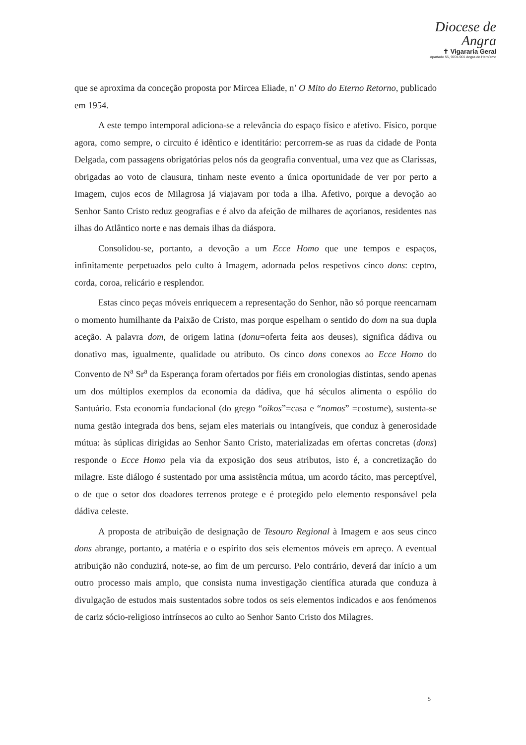Diocese de
Angra
✝ Vigararia Geral
Apartado 55, 9701-901 Angra do Heroísmo
que se aproxima da conceção proposta por Mircea Eliade, n’ O Mito do Eterno Retorno, publicado em 1954.
A este tempo intemporal adiciona-se a relevância do espaço físico e afetivo. Físico, porque agora, como sempre, o circuito é idêntico e identitário: percorrem-se as ruas da cidade de Ponta Delgada, com passagens obrigatórias pelos nós da geografia conventual, uma vez que as Clarissas, obrigadas ao voto de clausura, tinham neste evento a única oportunidade de ver por perto a Imagem, cujos ecos de Milagrosa já viajavam por toda a ilha. Afetivo, porque a devoção ao Senhor Santo Cristo reduz geografias e é alvo da afeição de milhares de açorianos, residentes nas ilhas do Atlântico norte e nas demais ilhas da diáspora.
Consolidou-se, portanto, a devoção a um Ecce Homo que une tempos e espaços, infinitamente perpetuados pelo culto à Imagem, adornada pelos respetivos cinco dons: ceptro, corda, coroa, relicário e resplendor.
Estas cinco peças móveis enriquecem a representação do Senhor, não só porque reencarnam o momento humilhante da Paixão de Cristo, mas porque espelham o sentido do dom na sua dupla aceção. A palavra dom, de origem latina (donu=oferta feita aos deuses), significa dádiva ou donativo mas, igualmente, qualidade ou atributo. Os cinco dons conexos ao Ecce Homo do Convento de N<sup>a</sup> Sr<sup>a</sup> da Esperança foram ofertados por fiéis em cronologias distintas, sendo apenas um dos múltiplos exemplos da economia da dádiva, que há séculos alimenta o espólio do Santuário. Esta economia fundacional (do grego “oikos”=casa e “nomos” =costume), sustenta-se numa gestão integrada dos bens, sejam eles materiais ou intangíveis, que conduz à generosidade mútua: às súplicas dirigidas ao Senhor Santo Cristo, materializadas em ofertas concretas (dons) responde o Ecce Homo pela via da exposição dos seus atributos, isto é, a concretização do milagre. Este diálogo é sustentado por uma assistência mútua, um acordo tácito, mas perceptível, o de que o setor dos doadores terrenos protege e é protegido pelo elemento responsável pela dádiva celeste.
A proposta de atribuição de designação de Tesouro Regional à Imagem e aos seus cinco dons abrange, portanto, a matéria e o espírito dos seis elementos móveis em apreço. A eventual atribuição não conduzirá, note-se, ao fim de um percurso. Pelo contrário, deverá dar início a um outro processo mais amplo, que consista numa investigação científica aturada que conduza à divulgação de estudos mais sustentados sobre todos os seis elementos indicados e aos fenómenos de cariz sócio-religioso intrínsecos ao culto ao Senhor Santo Cristo dos Milagres.
5